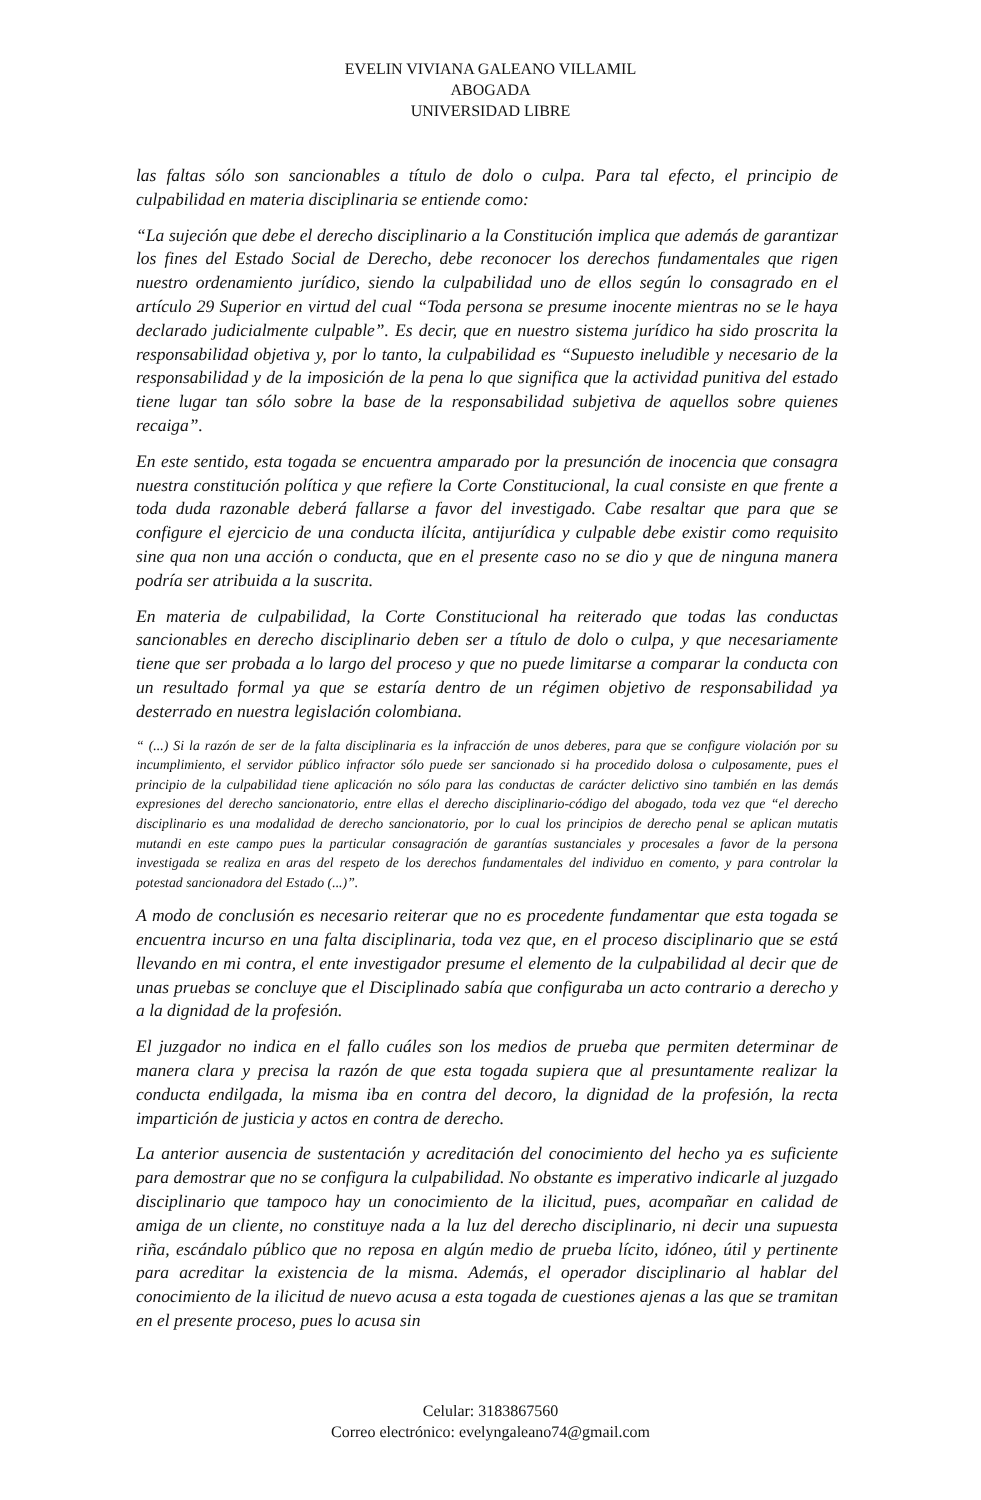EVELIN VIVIANA GALEANO VILLAMIL
ABOGADA
UNIVERSIDAD LIBRE
las faltas sólo son sancionables a título de dolo o culpa. Para tal efecto, el principio de culpabilidad en materia disciplinaria se entiende como:
“La sujeción que debe el derecho disciplinario a la Constitución implica que además de garantizar los fines del Estado Social de Derecho, debe reconocer los derechos fundamentales que rigen nuestro ordenamiento jurídico, siendo la culpabilidad uno de ellos según lo consagrado en el artículo 29 Superior en virtud del cual “Toda persona se presume inocente mientras no se le haya declarado judicialmente culpable”. Es decir, que en nuestro sistema jurídico ha sido proscrita la responsabilidad objetiva y, por lo tanto, la culpabilidad es “Supuesto ineludible y necesario de la responsabilidad y de la imposición de la pena lo que significa que la actividad punitiva del estado tiene lugar tan sólo sobre la base de la responsabilidad subjetiva de aquellos sobre quienes recaiga”.
En este sentido, esta togada se encuentra amparado por la presunción de inocencia que consagra nuestra constitución política y que refiere la Corte Constitucional, la cual consiste en que frente a toda duda razonable deberá fallarse a favor del investigado. Cabe resaltar que para que se configure el ejercicio de una conducta ilícita, antijurídica y culpable debe existir como requisito sine qua non una acción o conducta, que en el presente caso no se dio y que de ninguna manera podría ser atribuida a la suscrita.
En materia de culpabilidad, la Corte Constitucional ha reiterado que todas las conductas sancionables en derecho disciplinario deben ser a título de dolo o culpa, y que necesariamente tiene que ser probada a lo largo del proceso y que no puede limitarse a comparar la conducta con un resultado formal ya que se estaría dentro de un régimen objetivo de responsabilidad ya desterrado en nuestra legislación colombiana.
“ (...) Si la razón de ser de la falta disciplinaria es la infracción de unos deberes, para que se configure violación por su incumplimiento, el servidor público infractor sólo puede ser sancionado si ha procedido dolosa o culposamente, pues el principio de la culpabilidad tiene aplicación no sólo para las conductas de carácter delictivo sino también en las demás expresiones del derecho sancionatorio, entre ellas el derecho disciplinario-código del abogado, toda vez que “el derecho disciplinario es una modalidad de derecho sancionatorio, por lo cual los principios de derecho penal se aplican mutatis mutandi en este campo pues la particular consagración de garantías sustanciales y procesales a favor de la persona investigada se realiza en aras del respeto de los derechos fundamentales del individuo en comento, y para controlar la potestad sancionadora del Estado (...)”.
A modo de conclusión es necesario reiterar que no es procedente fundamentar que esta togada se encuentra incurso en una falta disciplinaria, toda vez que, en el proceso disciplinario que se está llevando en mi contra, el ente investigador presume el elemento de la culpabilidad al decir que de unas pruebas se concluye que el Disciplinado sabía que configuraba un acto contrario a derecho y a la dignidad de la profesión.
El juzgador no indica en el fallo cuáles son los medios de prueba que permiten determinar de manera clara y precisa la razón de que esta togada supiera que al presuntamente realizar la conducta endilgada, la misma iba en contra del decoro, la dignidad de la profesión, la recta impartición de justicia y actos en contra de derecho.
La anterior ausencia de sustentación y acreditación del conocimiento del hecho ya es suficiente para demostrar que no se configura la culpabilidad. No obstante es imperativo indicarle al juzgado disciplinario que tampoco hay un conocimiento de la ilicitud, pues, acompañar en calidad de amiga de un cliente, no constituye nada a la luz del derecho disciplinario, ni decir una supuesta riña, escándalo público que no reposa en algún medio de prueba lícito, idóneo, útil y pertinente para acreditar la existencia de la misma. Además, el operador disciplinario al hablar del conocimiento de la ilicitud de nuevo acusa a esta togada de cuestiones ajenas a las que se tramitan en el presente proceso, pues lo acusa sin
Celular: 3183867560
Correo electrónico: evelyngaleano74@gmail.com